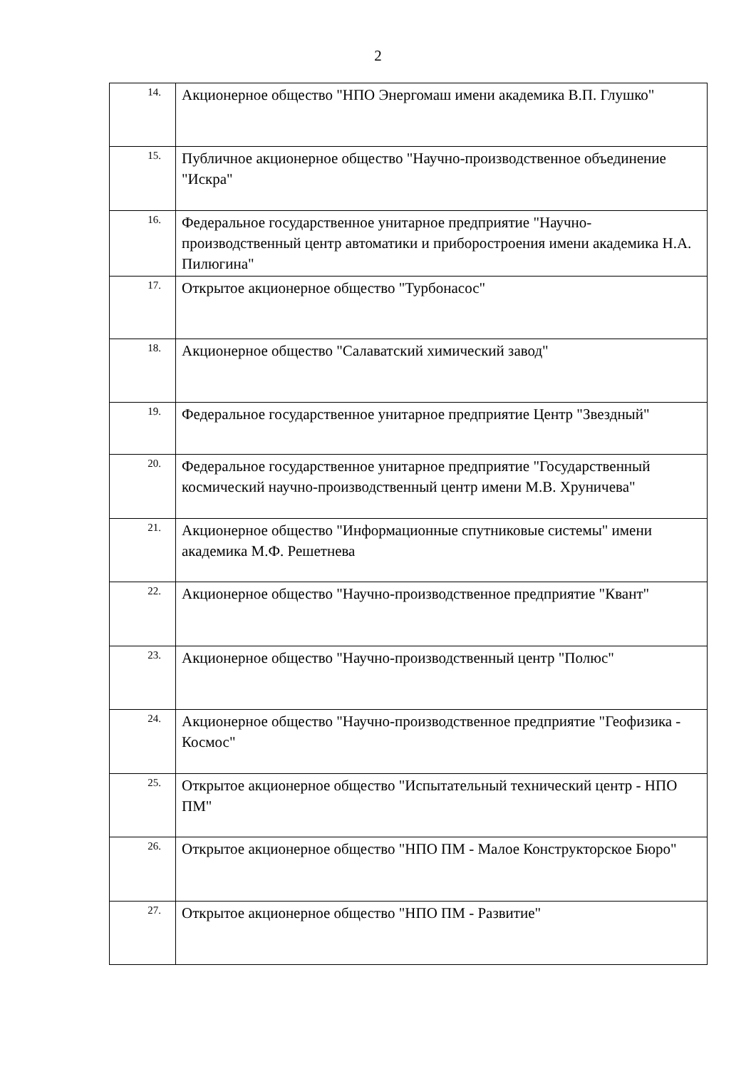2
| 14. | Акционерное общество "НПО Энергомаш имени академика В.П. Глушко" |
| 15. | Публичное акционерное общество "Научно-производственное объединение "Искра" |
| 16. | Федеральное государственное унитарное предприятие "Научно-производственный центр автоматики и приборостроения имени академика Н.А. Пилюгина" |
| 17. | Открытое акционерное общество "Турбонасос" |
| 18. | Акционерное общество "Салаватский химический завод" |
| 19. | Федеральное государственное унитарное предприятие Центр "Звездный" |
| 20. | Федеральное государственное унитарное предприятие "Государственный космический научно-производственный центр имени М.В. Хруничева" |
| 21. | Акционерное общество "Информационные спутниковые системы" имени академика М.Ф. Решетнева |
| 22. | Акционерное общество "Научно-производственное предприятие "Квант" |
| 23. | Акционерное общество "Научно-производственный центр "Полюс" |
| 24. | Акционерное общество "Научно-производственное предприятие "Геофизика - Космос" |
| 25. | Открытое акционерное общество "Испытательный технический центр - НПО ПМ" |
| 26. | Открытое акционерное общество "НПО ПМ - Малое Конструкторское Бюро" |
| 27. | Открытое акционерное общество "НПО ПМ - Развитие" |